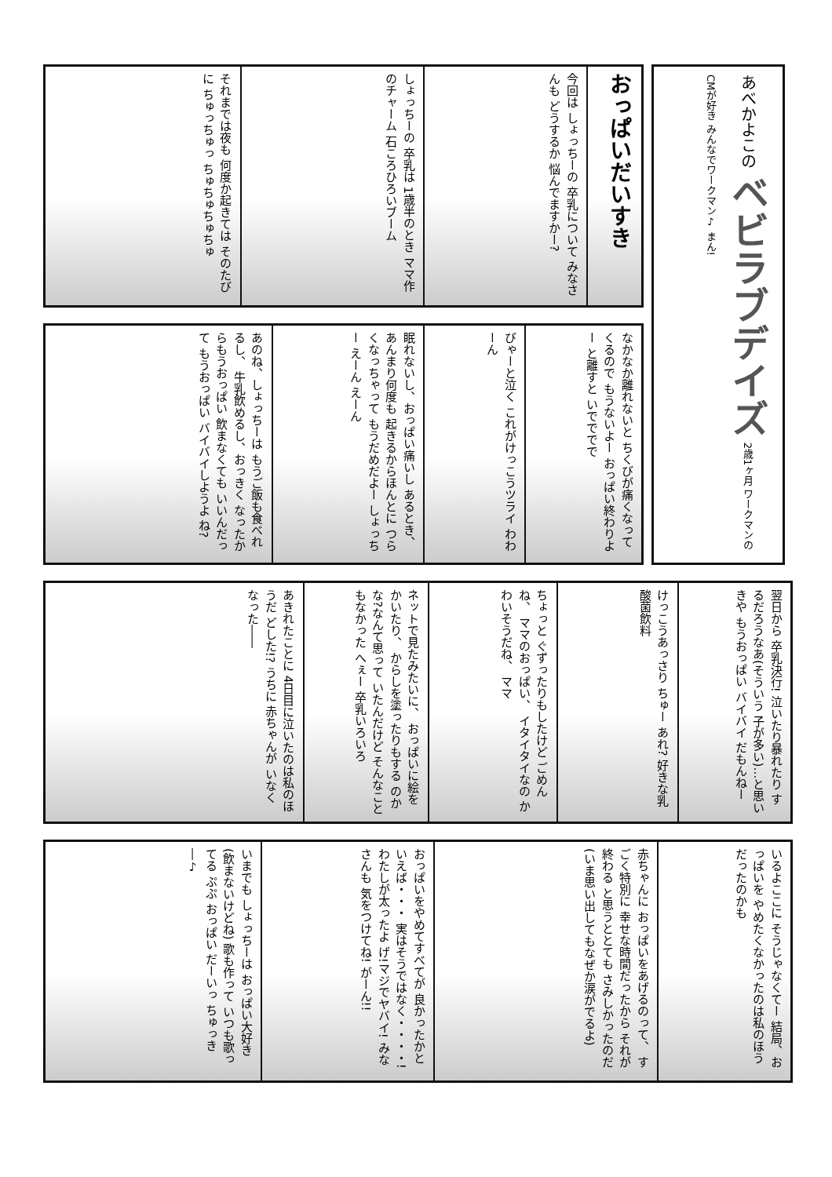あべかよこの ベビラブデイズ 2歳1ヶ月 ワークマンのCMが好き みんなでワークマン♪ まん!
おっぱいだいすき
今回は しょっちーの 卒乳について みなさんも どうするか 悩んでますかー?
しょっちーの 卒乳は 1歳半のとき ママ作のチャーム 石ころひろいブーム
それまでは夜も 何度か起きては そのたびに ちゅっちゅっ ちゅちゅちゅちゅ
なかなか離れないと ちくびが痛くなってくるので もうないよー おっぱい終わりよー と離すと いでででで
びゃーと泣く これがけっこうツライ わわーん
眠れないし、おっぱい痛いし あるとき、あんまり何度も 起きるからほんとに つらくなっちゃって もうだめだよー しょっちー えーん えーん
あのね、しょっちーは もうご飯も食べれるし、 牛乳飲めるし、おっきく なったからもうおっぱい 飲まなくても いいんだって もうおっぱい バイバイしようよ ね?
翌日から 卒乳決行! 泣いたり暴れたり するだろうなあ(そういう 子が多い)…と思いきや もうおっぱい バイバイ だもんねー
けっこうあっさり ちゅー あれ? 好きな乳酸菌飲料
ちょっと ぐずったりもしたけど ごめんね、 ママのおっぱい、 イタイタイなの かわいそうだね、 ママ
ネットで見たみたいに、 おっぱいに絵をかいたり、 からしを塗ったりもする のかな?なんて思って いたんだけど そんなこともなかった へぇー 卒乳いろいろ
あきれたことに 4日目に泣いたのは私のほうだ どした!? うちに 赤ちゃんが いなくなった――
いるよここに そうじゃなくてー 結局、おっぱいを やめたくなかったのは私のほう だったのかも
赤ちゃんに おっぱいをあげるのって、 すごく特別に 幸せな時間だったから それが 終わる と思うととても さみしかったのだ (いま思い出してもなぜか涙がでるよ)
おっぱいをやめてすべてが 良かったかといえば・・・ 実はそうではなく・・・・! わたしが太ったよ げ!マジでヤバイ! みなさんも 気をつけてね! がーん!!
いまでも しょっちーは おっぱい大好き (飲まないけどね) 歌も作って いつも歌ってる ぷぷ おっぱい だーいっ ちゅっき―♪